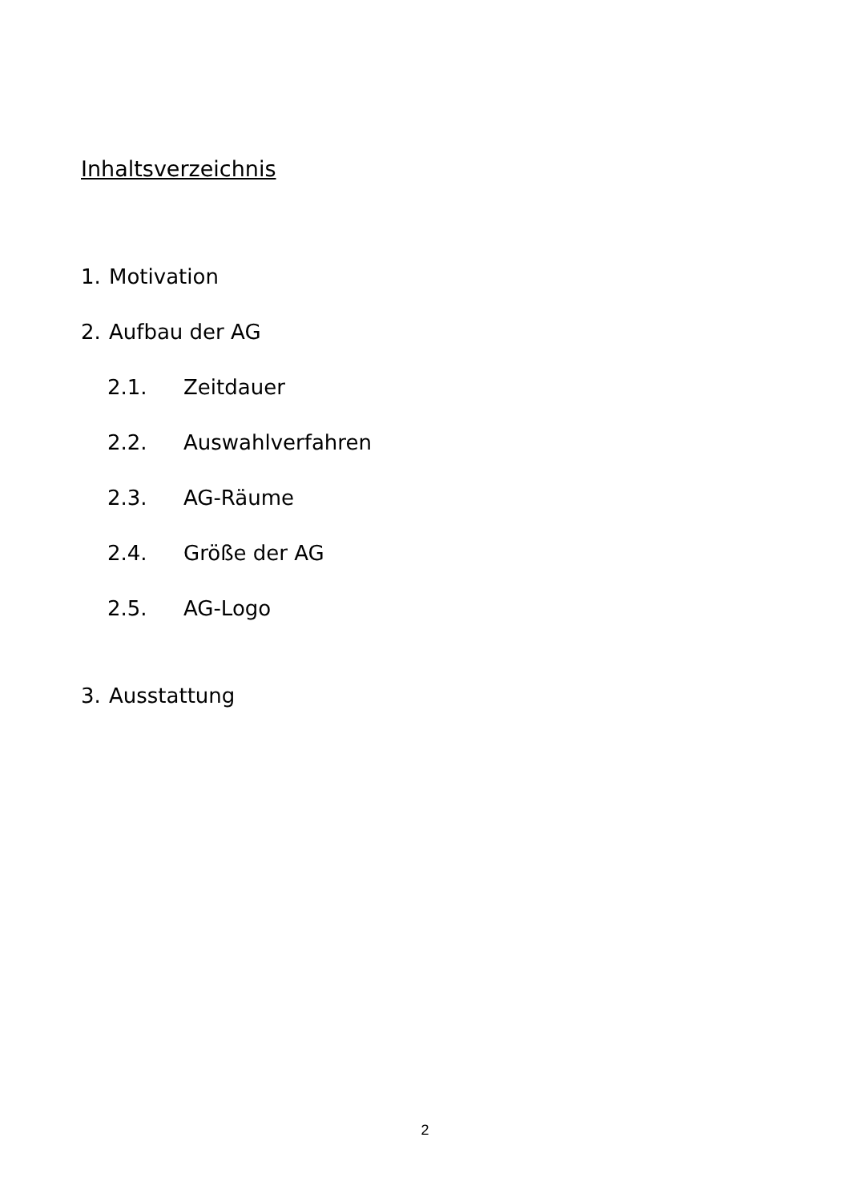Inhaltsverzeichnis
1. Motivation
2. Aufbau der AG
2.1. Zeitdauer
2.2. Auswahlverfahren
2.3. AG-Räume
2.4. Größe der AG
2.5. AG-Logo
3. Ausstattung
2